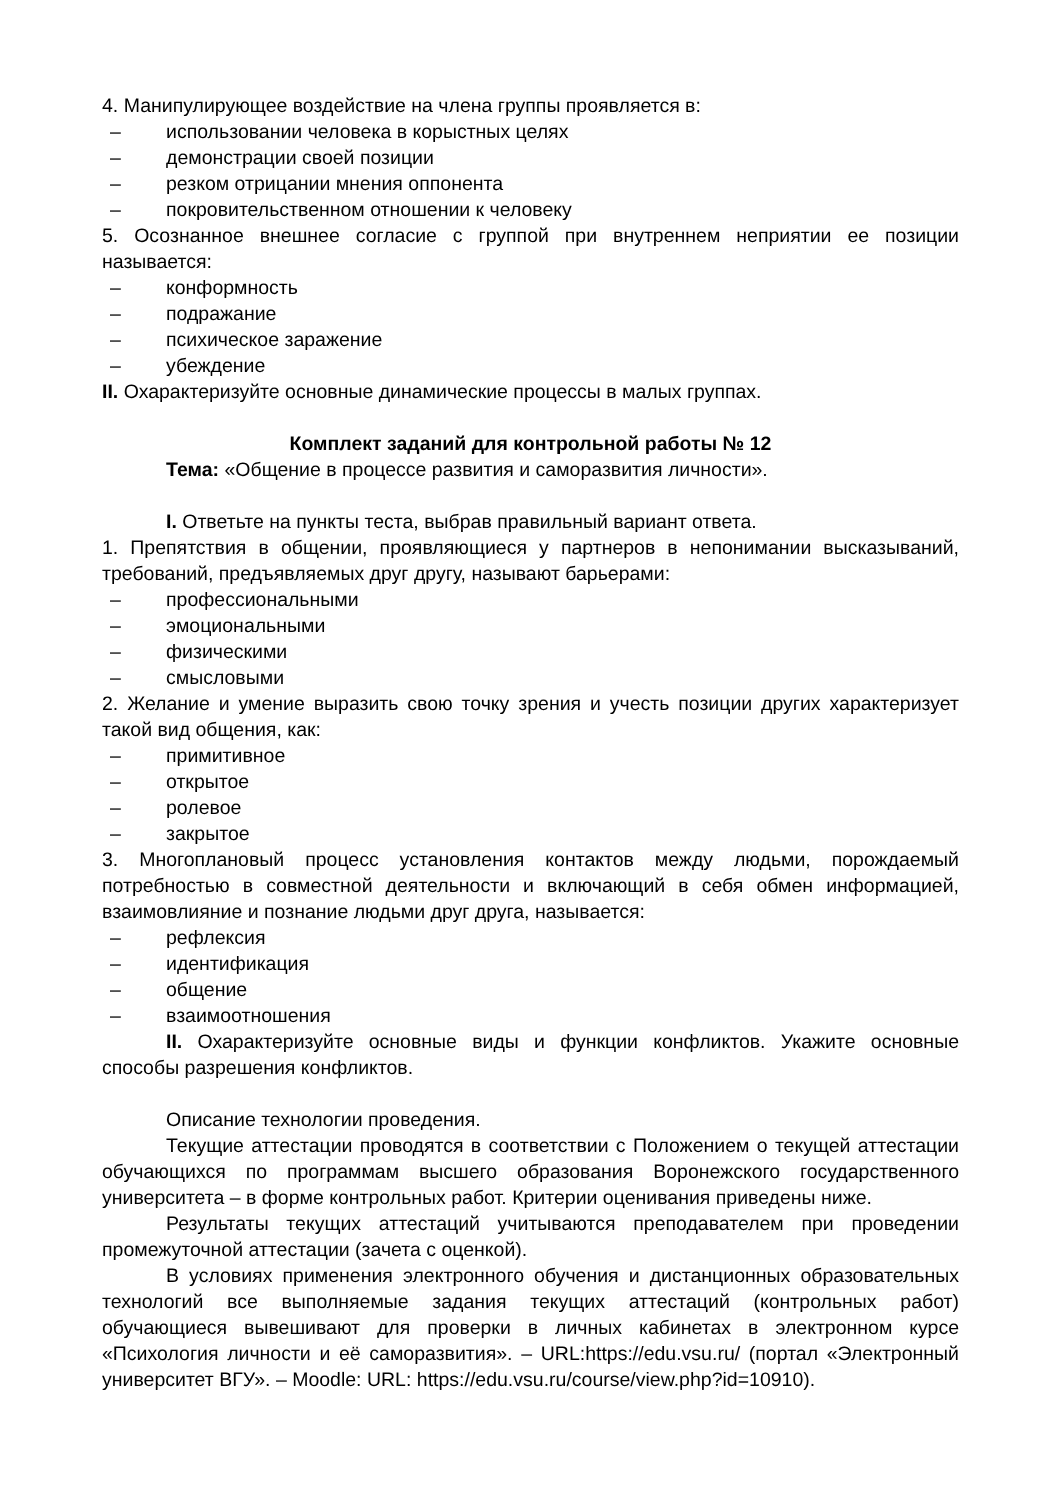4. Манипулирующее воздействие на члена группы проявляется в:
– использовании человека в корыстных целях
– демонстрации своей позиции
– резком отрицании мнения оппонента
– покровительственном отношении к человеку
5. Осознанное внешнее согласие с группой при внутреннем неприятии ее позиции называется:
– конформность
– подражание
– психическое заражение
– убеждение
II. Охарактеризуйте основные динамические процессы в малых группах.
Комплект заданий для контрольной работы № 12
Тема: «Общение в процессе развития и саморазвития личности».
I. Ответьте на пункты теста, выбрав правильный вариант ответа.
1. Препятствия в общении, проявляющиеся у партнеров в непонимании высказываний, требований, предъявляемых друг другу, называют барьерами:
– профессиональными
– эмоциональными
– физическими
– смысловыми
2. Желание и умение выразить свою точку зрения и учесть позиции других характеризует такой вид общения, как:
– примитивное
– открытое
– ролевое
– закрытое
3. Многоплановый процесс установления контактов между людьми, порождаемый потребностью в совместной деятельности и включающий в себя обмен информацией, взаимовлияние и познание людьми друг друга, называется:
– рефлексия
– идентификация
– общение
– взаимоотношения
II. Охарактеризуйте основные виды и функции конфликтов. Укажите основные способы разрешения конфликтов.
Описание технологии проведения.
Текущие аттестации проводятся в соответствии с Положением о текущей аттестации обучающихся по программам высшего образования Воронежского государственного университета – в форме контрольных работ. Критерии оценивания приведены ниже.
Результаты текущих аттестаций учитываются преподавателем при проведении промежуточной аттестации (зачета с оценкой).
В условиях применения электронного обучения и дистанционных образовательных технологий все выполняемые задания текущих аттестаций (контрольных работ) обучающиеся вывешивают для проверки в личных кабинетах в электронном курсе «Психология личности и её саморазвития». – URL:https://edu.vsu.ru/ (портал «Электронный университет ВГУ». – Moodle: URL: https://edu.vsu.ru/course/view.php?id=10910).